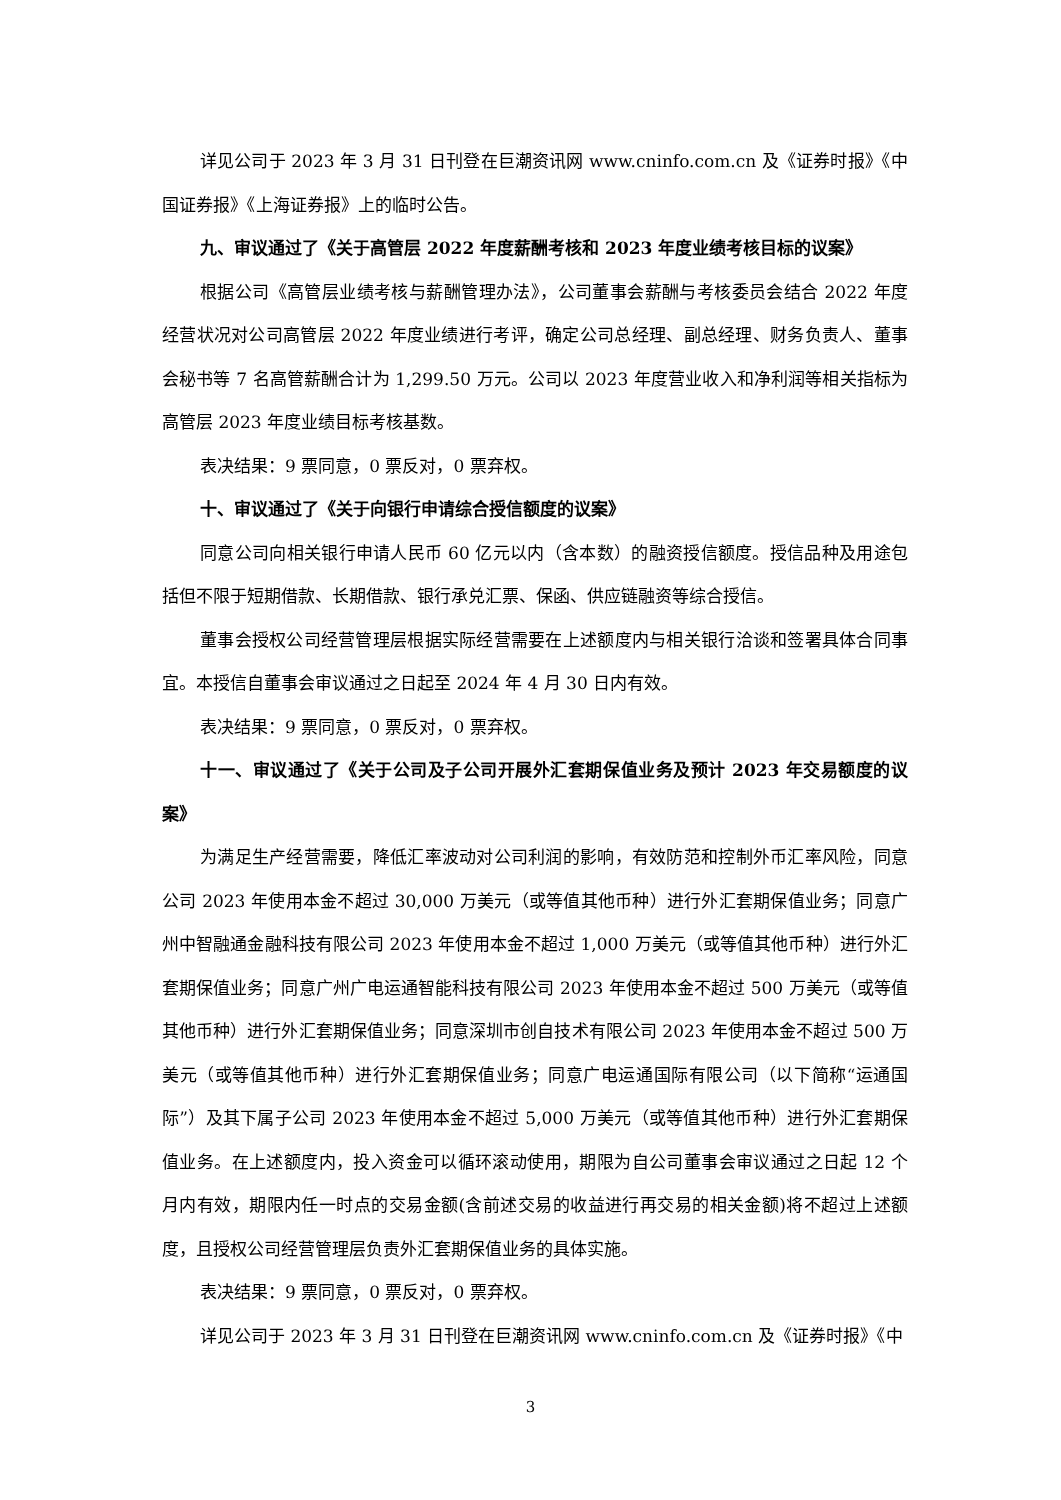详见公司于 2023 年 3 月 31 日刊登在巨潮资讯网 www.cninfo.com.cn 及《证券时报》《中国证券报》《上海证券报》上的临时公告。
九、审议通过了《关于高管层 2022 年度薪酬考核和 2023 年度业绩考核目标的议案》
根据公司《高管层业绩考核与薪酬管理办法》，公司董事会薪酬与考核委员会结合 2022 年度经营状况对公司高管层 2022 年度业绩进行考评，确定公司总经理、副总经理、财务负责人、董事会秘书等 7 名高管薪酬合计为 1,299.50 万元。公司以 2023 年度营业收入和净利润等相关指标为高管层 2023 年度业绩目标考核基数。
表决结果：9 票同意，0 票反对，0 票弃权。
十、审议通过了《关于向银行申请综合授信额度的议案》
同意公司向相关银行申请人民币 60 亿元以内（含本数）的融资授信额度。授信品种及用途包括但不限于短期借款、长期借款、银行承兑汇票、保函、供应链融资等综合授信。
董事会授权公司经营管理层根据实际经营需要在上述额度内与相关银行洽谈和签署具体合同事宜。本授信自董事会审议通过之日起至 2024 年 4 月 30 日内有效。
表决结果：9 票同意，0 票反对，0 票弃权。
十一、审议通过了《关于公司及子公司开展外汇套期保值业务及预计 2023 年交易额度的议案》
为满足生产经营需要，降低汇率波动对公司利润的影响，有效防范和控制外币汇率风险，同意公司 2023 年使用本金不超过 30,000 万美元（或等值其他币种）进行外汇套期保值业务；同意广州中智融通金融科技有限公司 2023 年使用本金不超过 1,000 万美元（或等值其他币种）进行外汇套期保值业务；同意广州广电运通智能科技有限公司 2023 年使用本金不超过 500 万美元（或等值其他币种）进行外汇套期保值业务；同意深圳市创自技术有限公司 2023 年使用本金不超过 500 万美元（或等值其他币种）进行外汇套期保值业务；同意广电运通国际有限公司（以下简称“运通国际”）及其下属子公司 2023 年使用本金不超过 5,000 万美元（或等值其他币种）进行外汇套期保值业务。在上述额度内，投入资金可以循环滚动使用，期限为自公司董事会审议通过之日起 12 个月内有效，期限内任一时点的交易金额(含前述交易的收益进行再交易的相关金额)将不超过上述额度，且授权公司经营管理层负责外汇套期保值业务的具体实施。
表决结果：9 票同意，0 票反对，0 票弃权。
详见公司于 2023 年 3 月 31 日刊登在巨潮资讯网 www.cninfo.com.cn 及《证券时报》《中
3